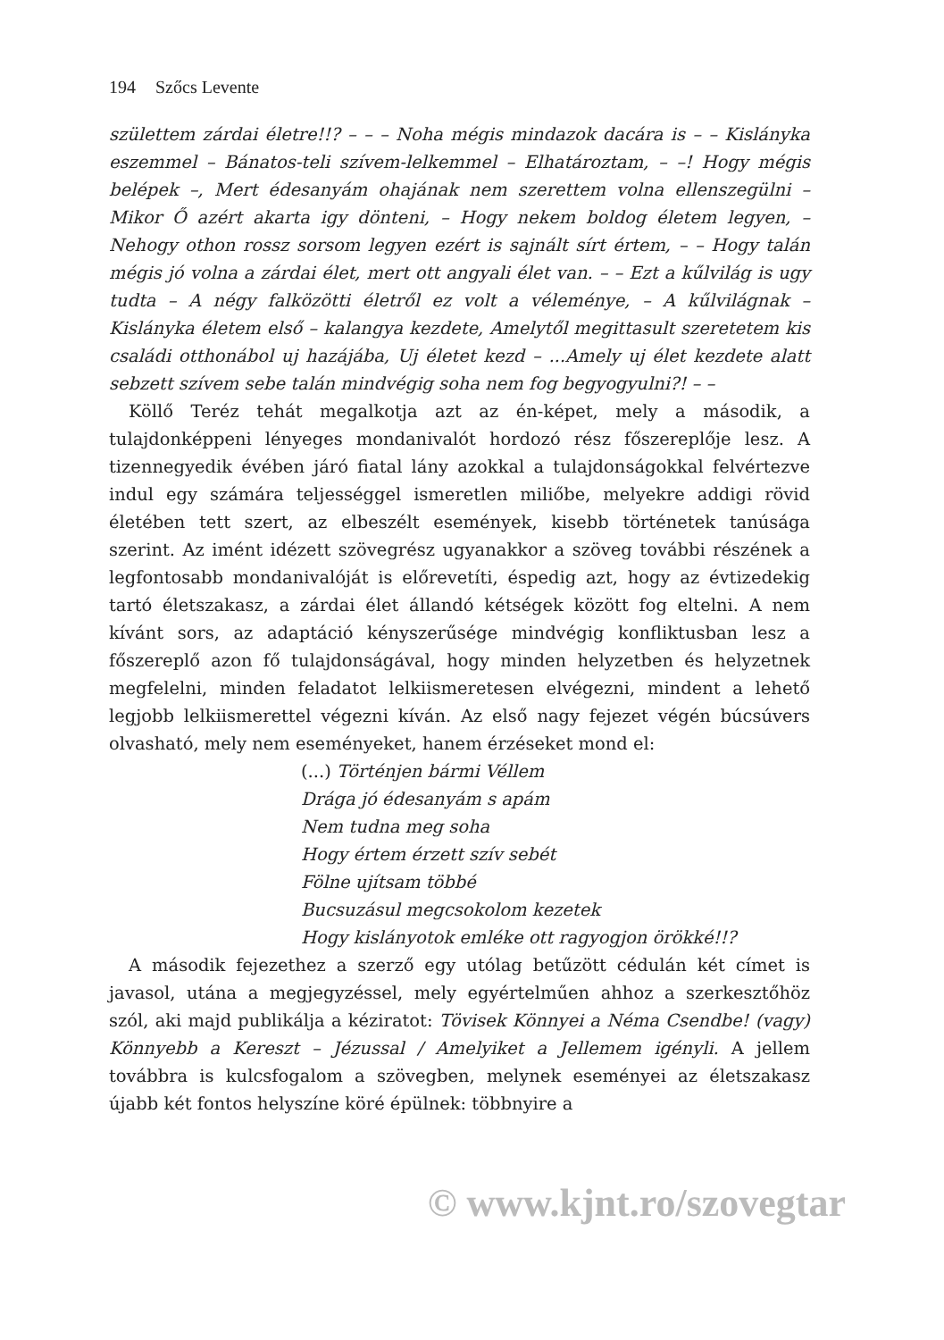194 Szőcs Levente
születtem zárdai életre!!? – – – Noha mégis mindazok dacára is – – Kislányka eszemmel – Bánatos-teli szívem-lelkemmel – Elhatároztam, – –! Hogy mégis belépek –, Mert édesanyám ohajának nem szerettem volna ellenszegülni – Mikor Ő azért akarta igy dönteni, – Hogy nekem boldog életem legyen, – Nehogy othon rossz sorsom legyen ezért is sajnált sírt értem, – – Hogy talán mégis jó volna a zárdai élet, mert ott angyali élet van. – – Ezt a kűlvilág is ugy tudta – A négy falközötti életről ez volt a véleménye, – A kűlvilágnak – Kislányka életem első – kalangya kezdete, Amelytől megittasult szeretetem kis családi otthonábol uj hazájába, Uj életet kezd – ...Amely uj élet kezdete alatt sebzett szívem sebe talán mindvégig soha nem fog begyogyulni?! – –
Köllő Teréz tehát megalkotja azt az én-képet, mely a második, a tulajdonképpeni lényeges mondanivalót hordozó rész főszereplője lesz. A tizennegyedik évében járó fiatal lány azokkal a tulajdonságokkal felvértezve indul egy számára teljességgel ismeretlen miliőbe, melyekre addigi rövid életében tett szert, az elbeszélt események, kisebb történetek tanúsága szerint. Az imént idézett szövegrész ugyanakkor a szöveg további részének a legfontosabb mondanivalóját is előrevetíti, éspedig azt, hogy az évtizedekig tartó életszakasz, a zárdai élet állandó kétségek között fog eltelni. A nem kívánt sors, az adaptáció kényszerűsége mindvégig konfliktusban lesz a főszereplő azon fő tulajdonságával, hogy minden helyzetben és helyzetnek megfelelni, minden feladatot lelkiismeretesen elvégezni, mindent a lehető legjobb lelkiismerettel végezni kíván. Az első nagy fejezet végén búcsúvers olvasható, mely nem eseményeket, hanem érzéseket mond el:
(...) Történjen bármi Véllem
Drága jó édesanyám s apám
Nem tudna meg soha
Hogy értem érzett szív sebét
Fölne ujítsam többé
Bucsuzásul megcsokolom kezetek
Hogy kislányotok emléke ott ragyogjon örökké!!?
A második fejezethez a szerző egy utólag betűzött cédulán két címet is javasol, utána a megjegyzéssel, mely egyértelműen ahhoz a szerkesztőhöz szól, aki majd publikálja a kéziratot: Tövisek Könnyei a Néma Csendbe! (vagy) Könnyebb a Kereszt – Jézussal / Amelyiket a Jellemem igényli. A jellem továbbra is kulcsfogalom a szövegben, melynek eseményei az életszakasz újabb két fontos helyszíne köré épülnek: többnyire a
© www.kjnt.ro/szovegtar